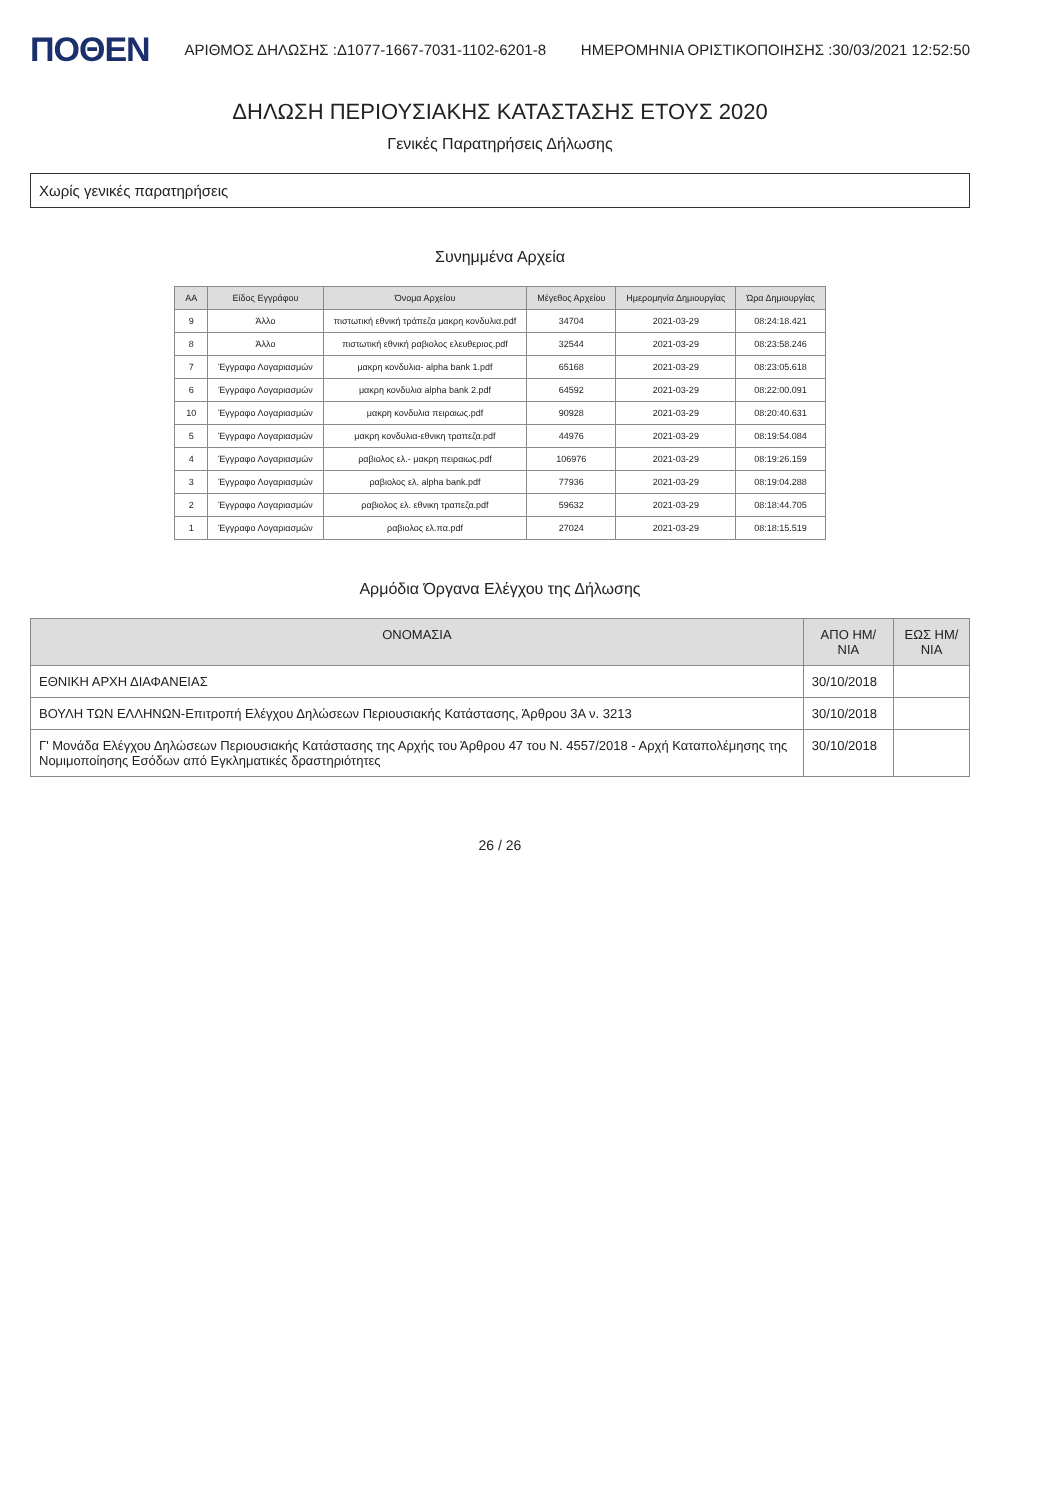ΠΟΘΕΝ ΑΡΙΘΜΟΣ ΔΗΛΩΣΗΣ :Δ1077-1667-7031-1102-6201-8 ΗΜΕΡΟΜΗΝΙΑ ΟΡΙΣΤΙΚΟΠΟΙΗΣΗΣ :30/03/2021 12:52:50
ΔΗΛΩΣΗ ΠΕΡΙΟΥΣΙΑΚΗΣ ΚΑΤΑΣΤΑΣΗΣ ΕΤΟΥΣ 2020
Γενικές Παρατηρήσεις Δήλωσης
Χωρίς γενικές παρατηρήσεις
Συνημμένα Αρχεία
| ΑΑ | Είδος Εγγράφου | Όνομα Αρχείου | Μέγεθος Αρχείου | Ημερομηνία Δημιουργίας | Ώρα Δημιουργίας |
| --- | --- | --- | --- | --- | --- |
| 9 | Άλλο | πιστωτική εθνική τράπεζα μακρη κονδυλια.pdf | 34704 | 2021-03-29 | 08:24:18.421 |
| 8 | Άλλο | πιστωτική εθνική ραβιολος ελευθεριος.pdf | 32544 | 2021-03-29 | 08:23:58.246 |
| 7 | Έγγραφο Λογαριασμών | μακρη κονδυλια- alpha bank 1.pdf | 65168 | 2021-03-29 | 08:23:05.618 |
| 6 | Έγγραφο Λογαριασμών | μακρη κονδυλια alpha bank 2.pdf | 64592 | 2021-03-29 | 08:22:00.091 |
| 10 | Έγγραφο Λογαριασμών | μακρη κονδυλια πειραιως.pdf | 90928 | 2021-03-29 | 08:20:40.631 |
| 5 | Έγγραφο Λογαριασμών | μακρη κονδυλια-εθνικη τραπεζα.pdf | 44976 | 2021-03-29 | 08:19:54.084 |
| 4 | Έγγραφο Λογαριασμών | ραβιολος ελ.- μακρη πειραιως.pdf | 106976 | 2021-03-29 | 08:19:26.159 |
| 3 | Έγγραφο Λογαριασμών | ραβιολος ελ. alpha bank.pdf | 77936 | 2021-03-29 | 08:19:04.288 |
| 2 | Έγγραφο Λογαριασμών | ραβιολος ελ. εθνικη τραπεζα.pdf | 59632 | 2021-03-29 | 08:18:44.705 |
| 1 | Έγγραφο Λογαριασμών | ραβιολος ελ.πα.pdf | 27024 | 2021-03-29 | 08:18:15.519 |
Αρμόδια Όργανα Ελέγχου της Δήλωσης
| ΟΝΟΜΑΣΙΑ | ΑΠΟ ΗΜ/ΝΙΑ | ΕΩΣ ΗΜ/ΝΙΑ |
| --- | --- | --- |
| ΕΘΝΙΚΗ ΑΡΧΗ ΔΙΑΦΑΝΕΙΑΣ | 30/10/2018 | |
| ΒΟΥΛΗ ΤΩΝ ΕΛΛΗΝΩΝ-Επιτροπή Ελέγχου Δηλώσεων Περιουσιακής Κατάστασης, Άρθρου 3Α ν. 3213 | 30/10/2018 | |
| Γ' Μονάδα Ελέγχου Δηλώσεων Περιουσιακής Κατάστασης της Αρχής του Άρθρου 47 του Ν. 4557/2018 - Αρχή Καταπολέμησης της Νομιμοποίησης Εσόδων από Εγκληματικές δραστηριότητες | 30/10/2018 | |
26 / 26